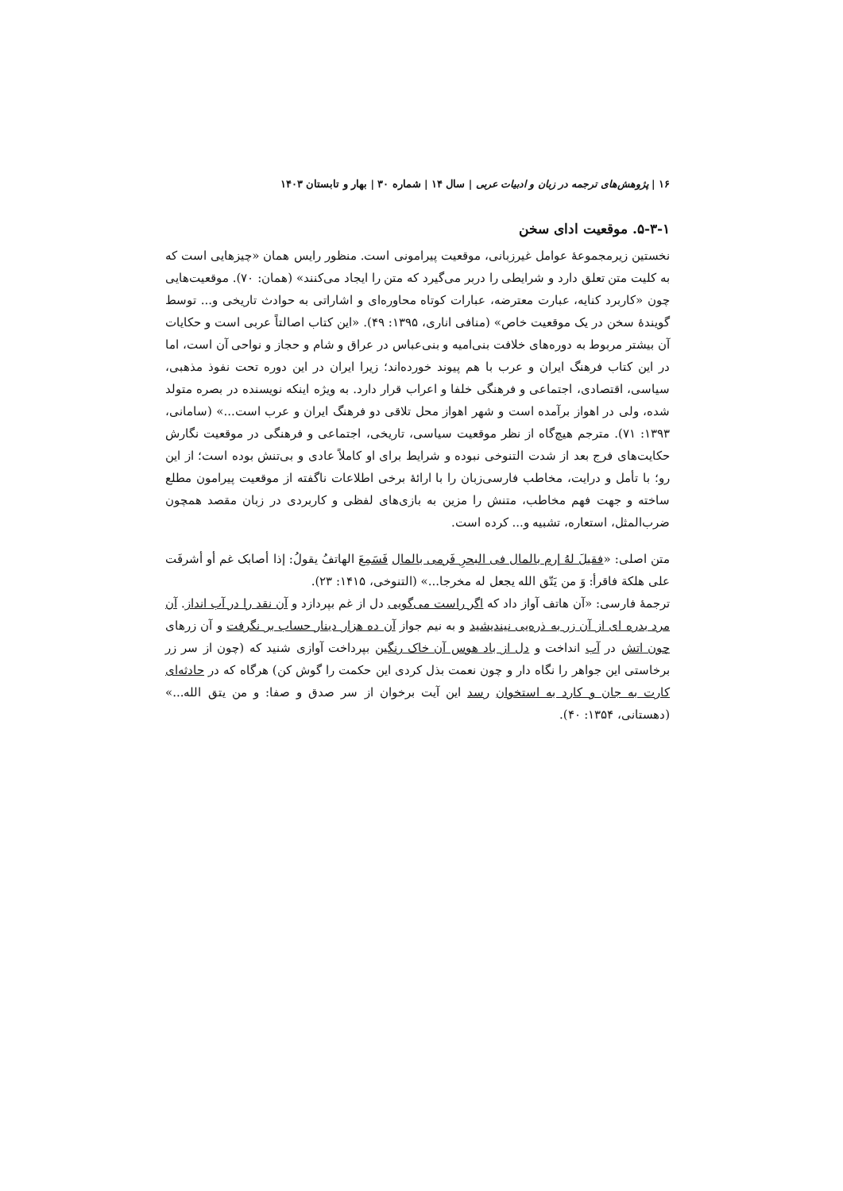۱۶ | پژوهش‌های ترجمه در زبان و ادبیات عربی | سال ۱۴ | شماره ۳۰ | بهار و تابستان ۱۴۰۳
۵-۳-۱. موقعیت ادای سخن
نخستین زیرمجموعۀ عوامل غیرزبانی، موقعیت پیرامونی است. منظور رایس همان «چیزهایی است که به کلیت متن تعلق دارد و شرایطی را دربر می‌گیرد که متن را ایجاد می‌کنند» (همان: ۷۰). موقعیت‌هایی چون «کاربرد کنایه، عبارت معترضه، عبارات کوتاه محاوره‌ای و اشاراتی به حوادث تاریخی و... توسط گویندۀ سخن در یک موقعیت خاص» (منافی اناری، ۱۳۹۵: ۴۹). «این کتاب اصالتاً عربی است و حکایات آن بیشتر مربوط به دوره‌های خلافت بنی‌امیه و بنی‌عباس در عراق و شام و حجاز و نواحی آن است، اما در این کتاب فرهنگ ایران و عرب با هم پیوند خورده‌اند؛ زیرا ایران در این دوره تحت نفوذ مذهبی، سیاسی، اقتصادی، اجتماعی و فرهنگی خلفا و اعراب قرار دارد. به ویژه اینکه نویسنده در بصره متولد شده، ولی در اهواز برآمده است و شهر اهواز محل تلاقی دو فرهنگ ایران و عرب است...» (سامانی، ۱۳۹۳: ۷۱). مترجم هیچ‌گاه از نظر موقعیت سیاسی، تاریخی، اجتماعی و فرهنگی در موقعیت نگارش حکایت‌های فرج بعد از شدت التنوخی نبوده و شرایط برای او کاملاً عادی و بی‌تنش بوده است؛ از این رو؛ با تأمل و درایت، مخاطب فارسی‌زبان را با ارائۀ برخی اطلاعات ناگفته از موقعیت پیرامون مطلع ساخته و جهت فهم مخاطب، متنش را مزین به بازی‌های لفظی و کاربردی در زبان مقصد همچون ضرب‌المثل، استعاره، تشبیه و... کرده است.
متن اصلی: «فقیلَ لهُ إرم بالمال فی البحرِ فَرمی بالمال فَسَمِعَ الهاتفُ یقولُ: إذا أصابک غم أو أشرفَت علی هلکة فاقرأ: وَ من یَتّق الله یجعل له مخرجا...» (التنوخی، ۱۴۱۵: ۲۳).
ترجمۀ فارسی: «آن هاتف آواز داد که اگر راست می‌گویی دل از غم بپردازد و آن نقد را در آب انداز. آن مرد بدره ای از آن زر به ذره‌یی نیندیشید و به نیم جواز آن ده هزار دینار حساب بر نگرفت و آن زرهای چون اتش در آب انداخت و دل از باد هوس آن خاک رنگین بپرداخت آوازی شنید که (چون از سر زر برخاستی این جواهر را نگاه دار و چون نعمت بذل کردی این حکمت را گوش کن) هرگاه که در حادثه‌ای کارت به جان و کارد به استخوان رسد این آیت برخوان از سر صدق و صفا: و من یتق الله...» (دهستانی، ۱۳۵۴: ۴۰).